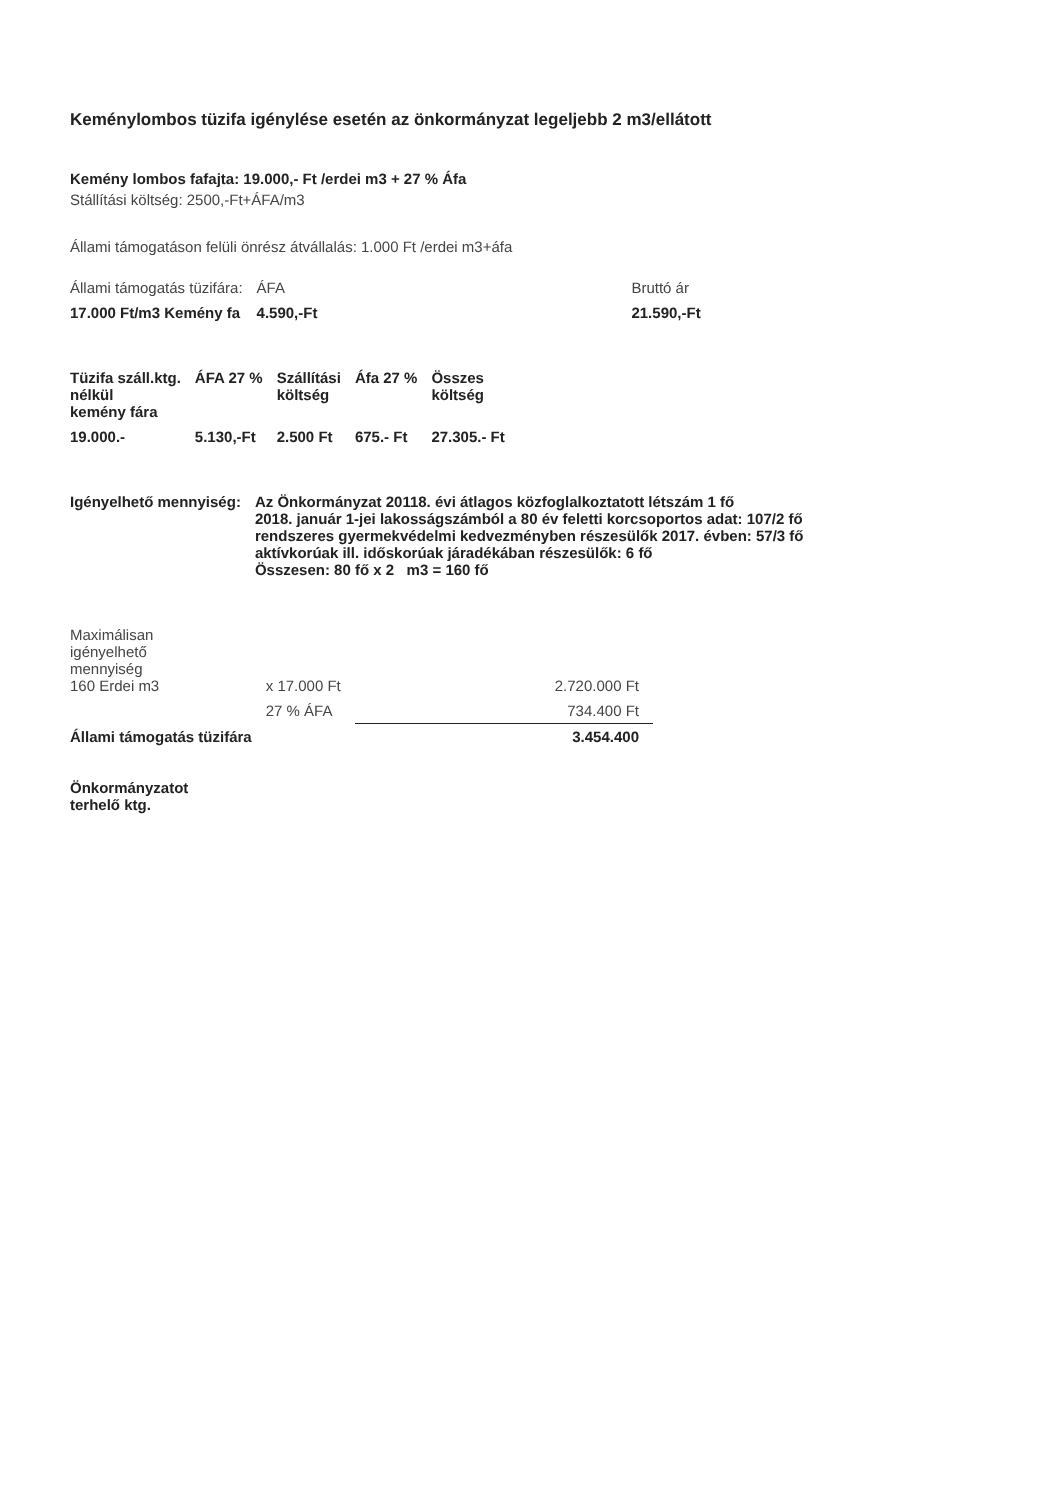Keménylombos tüzifa igénylése esetén az önkormányzat legeljebb 2 m3/ellátott
Kemény lombos fafajta: 19.000,- Ft /erdei m3 + 27 % Áfa
Stállítási költség: 2500,-Ft+ÁFA/m3
Állami támogatáson felüli önrész átvállalás: 1.000 Ft /erdei m3+áfa
| Állami támogatás tüzifára: | ÁFA | Bruttó ár |
| 17.000 Ft/m3 Kemény fa | 4.590,-Ft | 21.590,-Ft |
| Tüzifa száll.ktg. nélkül kemény fára | ÁFA 27 % | Szállítási költség | Áfa 27 % | Összes költség |
| --- | --- | --- | --- | --- |
| 19.000.- | 5.130,-Ft | 2.500 Ft | 675.- Ft | 27.305.- Ft |
| Igényelhető mennyiség: | Az Önkormányzat 20118. évi átlagos közfoglalkoztatott létszám 1 fő 2018. január 1-jei lakosságszámból a 80 év feletti korcsoportos adat: 107/2 fő rendszeres gyermekvédelmi kedvezményben részesülők 2017. évben: 57/3 fő aktívkorúak ill. időskorúak járadékában részesülők: 6 fő Összesen: 80 fő x 2 m3 = 160 fő |
| Maximálisan igényelhető mennyiség 160 Erdei m3 | x 17.000 Ft | 2.720.000 Ft |
| | 27 % ÁFA | 734.400 Ft |
| Állami támogatás tüzifára | | 3.454.400 |
| Önkormányzatot terhelő ktg. | | |